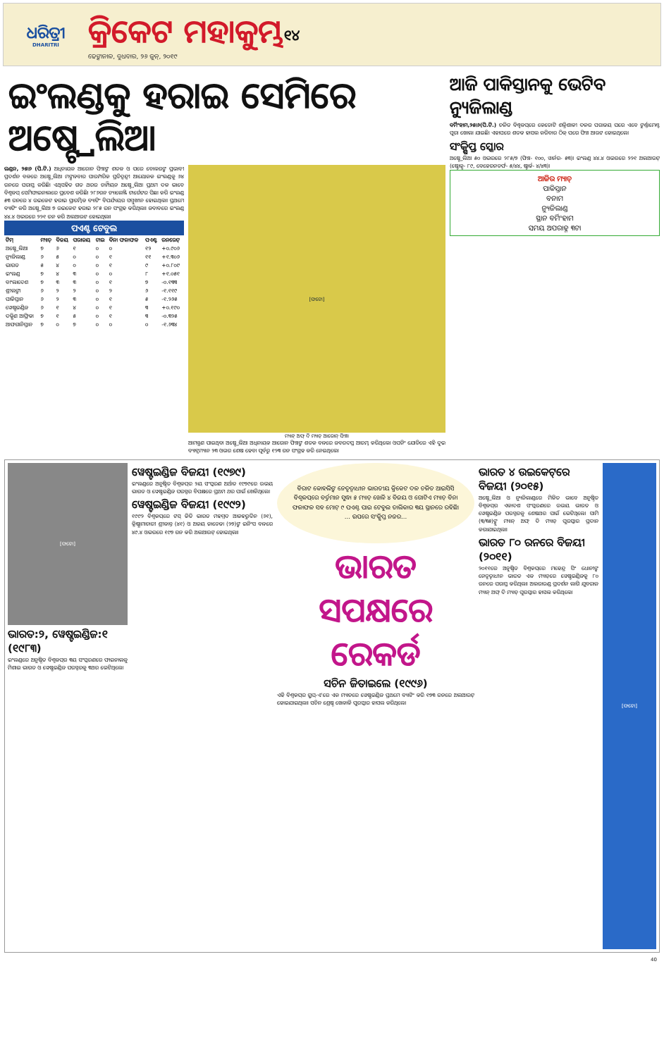ଧରିତ୍ରୀ
DHARITRI
କ୍ରିକେଟ ମହାକୁମ୍ଭ
ଢେଙ୍କାନାଳ, ବୁଧବାର, ୨୬ ଜୁନ୍, ୨୦୧୯
୧୪
ଇଂଲଣ୍ଡକୁ ହରାଇ ସେମିରେ ଅଷ୍ଟ୍ରେଲିଆ
ଲଣ୍ଡନ, ୨୫।୬ (ପି.ଟି.) ଅଧିନାୟକ ଆରୋନ ଫିଞ୍ଚଙ୍କ ଶତକ ଓ ପରେ ବୋଲରଙ୍କ ପ୍ରଭାବୀ ପ୍ରଦର୍ଶନ ବଳରେ ଅଷ୍ଟ୍ରେଲିଆ ମଙ୍ଗଳବାର ପାରମ୍ପରିକ ପ୍ରତିଦ୍ୱନ୍ଦ୍ୱୀ ଆୟୋଜକ ଇଂଲଣ୍ଡକୁ ୬୪ ରନରେ ପରାସ୍ତ କରିଛି। ଏଥିସହିତ ଗତ ଥରର ଚାମ୍ପିୟନ ଅଷ୍ଟ୍ରେଲିଆ ପ୍ରଥମ ଦଳ ଭାବେ ବିଶ୍ୱକପ୍ ସେମିଫାଇନାଲରେ ପ୍ରବେଶ କରିଛି। ୨୮୬ରନ ଚ୍ୟାଲେଞ୍ଜି ଟାର୍ଗେଟର ପିଛା କରି ଇଂଲଣ୍ଡ ୫୩ ରନରେ ୪ ଉଇକେଟ ହରାଇ ପ୍ରାରମ୍ଭିକ ବ୍ୟାଟିଂ ବିପର୍ଯ୍ୟୟର ସମ୍ମୁଖୀନ ହୋଇଥିଲା। ପ୍ରଥମେ ବ୍ୟାଟିଂ କରି ଅଷ୍ଟ୍ରେଲିଆ ୭ ଉଇକେଟ ହରାଇ ୨୮୫ ରନ ସଂଗ୍ରହ କରିଥିଲା। ଜବାବରେ ଇଂଲଣ୍ଡ ୪୪.୪ ଓଭରରେ ୨୨୧ ରନ କରି ଅଲଆଉଟ ହୋଇଥିଲା।
ପଏଣ୍ଟ ଟେବୁଲ
| ଟିମ୍ | ମ୍ୟାଚ୍ | ବିଜୟ | ପରାଜୟ | ଟାଇ | ବିନା ଫଳାଫଳ | ପଏଣ୍ଟ | ରନରେଟ୍ |
| --- | --- | --- | --- | --- | --- | --- | --- |
| ଅଷ୍ଟ୍ରେଲିଆ | ୭ | ୬ | ୧ | ୦ | ୦ | ୧୨ | +୦.୯୦୬ |
| ନ୍ୟୁଜିଲାଣ୍ଡ | ୬ | ୫ | ୦ | ୦ | ୧ | ୧୧ | +୧.୩୦୬ |
| ଭାରତ | ୫ | ୪ | ୦ | ୦ | ୧ | ୯ | +୦.୮୦୯ |
| ଇଂଲଣ୍ଡ | ୭ | ୪ | ୩ | ୦ | ୦ | ୮ | +୧.୦୫୧ |
| ବାଂଲାଦେଶ | ୭ | ୩ | ୩ | ୦ | ୧ | ୭ | -୦.୧୩୩ |
| ଶ୍ରୀଲଙ୍କା | ୬ | ୨ | ୨ | ୦ | ୨ | ୬ | -୧.୧୧୯ |
| ପାକିସ୍ତାନ | ୬ | ୨ | ୩ | ୦ | ୧ | ୫ | -୧.୨୬୫ |
| ୱେଷ୍ଟଇଣ୍ଡିଜ | ୬ | ୧ | ୪ | ୦ | ୧ | ୩ | +୦.୧୯୦ |
| ଦକ୍ଷିଣ ଆଫ୍ରିକା | ୭ | ୧ | ୫ | ୦ | ୧ | ୩ | -୦.୩୨୫ |
| ଆଫଗାନିସ୍ତାନ | ୭ | ୦ | ୭ | ୦ | ୦ | ୦ | -୧.୬୩୪ |
[ଫଟୋ]
ମ୍ୟାନ୍ ଅଫ୍ ଦି ମ୍ୟାଚ୍ ଆରୋନ୍ ଫିଞ୍ଚ।
ଆମନ୍ତ୍ରଣ ପାଇଥିବା ଅଷ୍ଟ୍ରେଲିଆ ଅଧିନାୟକ ଆରୋନ ଫିଞ୍ଚଙ୍କ ଶତକ ବଳରେ ଜବରଦସ୍ତ ଆରମ୍ଭ କରିଥିଲେ। ଓପନିଂ ଯୋଡିରେ ଏହି ଦୁଇ ବ୍ୟାଟ୍ସମ୍ୟାନ ୨୩ ଓଭର ଶେଷ ହେବା ପୂର୍ବରୁ ୧୨୩ ରନ ସଂଗ୍ରହ କରି ନେଇଥିଲେ।
ଆଜି ପାକିସ୍ତାନକୁ ଭେଟିବ ନ୍ୟୁଜିଲାଣ୍ଡ
ବର୍ମିଂହାମ,୨୫।୬(ପି.ଟି.) ଚଳିତ ବିଶ୍ୱକପ୍‌ରେ କେତୋଟି ଶକ୍ତିଶାଳୀ ଦଳର ପରାଜୟ ପରେ ଏବେ ଟୁର୍ଣ୍ଣାମେଣ୍ଟ ପୂରା ଖୋଲା ଯାଇଛି। ଏହାପରେ ଶତକ ହାସଲ କରିବାର ଠିକ୍ ପରେ ଫିଞ୍ଚ ଆଉଟ ହୋଇଥିଲେ।
ସଂକ୍ଷିପ୍ତ ସ୍କୋର
ଅଷ୍ଟ୍ରେଲିଆ ୫୦ ଓଭରରେ ୨୮୫/୭ (ଫିଞ୍ଚ- ୧୦୦, ୱାର୍ନର- ୫୩)। ଇଂଲଣ୍ଡ ୪୪.୪ ଓଭରରେ ୨୨୧ ଅଲଆଉଟ୍ (ଷ୍ଟୋକ୍ସ- ୮୯, ବେହେରନଡର୍ଫ- ୫/୪୪, ଷ୍ଟାର୍କ- ୪/୪୩)।
ଆଜିର ମ୍ୟାଚ୍
ପାକିସ୍ତାନ
ବନାମ
ନ୍ୟୁଜିଲାଣ୍ଡ
ସ୍ଥାନ ବର୍ମିଂହାମ
ସମୟ ଅପରାହ୍ନ ୩ଟା
[ଫଟୋ]
ଭାରତ:୨, ୱେଷ୍ଟଇଣ୍ଡିଜ:୧ (୧୯୮୩)
ଇଂଲଣ୍ଡରେ ଅନୁଷ୍ଠିତ ବିଶ୍ୱକପ୍‌ର ୩ୟ ସଂସ୍କରଣରେ ଫାଇନାଲକୁ ମିଶାଇ ଭାରତ ଓ ୱେଷ୍ଟଇଣ୍ଡିଜ ପରସ୍ପରକୁ ୩ଥର ଭେଟିଥିଲେ।
ୱେଷ୍ଟଇଣ୍ଡିଜ ବିଜୟୀ (୧୯୭୯)
ଇଂଲଣ୍ଡରେ ଅନୁଷ୍ଠିତ ବିଶ୍ୱକପ୍‌ର ୨ୟ ସଂସ୍କରଣ ଅର୍ଥାତ ୧୯୭୯ରେ ଉଭୟ ଭାରତ ଓ ୱେଷ୍ଟଇଣ୍ଡିଜ ପରସ୍ପର ବିପକ୍ଷରେ ପ୍ରଥମ ଥର ପାଇଁ ଖେଳିଥିଲେ।
ୱେଷ୍ଟଇଣ୍ଡିଜ ବିଜୟୀ (୧୯୯୨)
୧୯୯୨ ବିଶ୍ୱକପ୍‌ରେ ଟସ୍ ଜିତି ଭାରତ ମହମ୍ମଦ ଆଜହରୁଦ୍ଦିନ (୬୧), କ୍ରିଷ୍ଣାମାଚାରୀ ଶ୍ରୀକାନ୍ତ (୪୧) ଓ ଅଜୟ ଜାଡେଜା (୨୭)ଙ୍କ ଇନିଂସ ବଳରେ ୪୯.୪ ଓଭରରେ ୧୯୭ ରନ କରି ଅଲଆଉଟ୍ ହୋଇଥିଲା।
ବିରାଟ କୋହଲିଙ୍କ ନେତୃତ୍ୱାଧୀନ ଭାରତୀୟ କ୍ରିକେଟ ଦଳ ଚଳିତ ଆଇସିସି ବିଶ୍ୱକପ୍‌ରେ ବର୍ତ୍ତମାନ ସୁଦ୍ଧା ୫ ମ୍ୟାଚ୍ ଖେଳି ୪ ବିଜୟ ଓ ଗୋଟିଏ ମ୍ୟାଚ୍ ବିନା ଫଳାଫଳ ସହ ମୋଟ୍ ୯ ପଏଣ୍ଟ ପାଇ ଟେବୁଲ ତାଲିକାର ୩ୟ ସ୍ଥାନରେ ରହିଛି। ... ଉପରେ ସଂକ୍ଷିପ୍ତ ନଜର...
ଭାରତ ସପକ୍ଷରେ ରେକର୍ଡ
ସଚିନ ଜିତାଇଲେ (୧୯୯୬)
ଏହି ବିଶ୍ୱକପ୍‌ର ଗ୍ରୁପ୍-ଏ'ରେ ଏକ ମ୍ୟାଚରେ ୱେଷ୍ଟଇଣ୍ଡିଜ ପ୍ରଥମେ ବ୍ୟାଟିଂ କରି ୧୭୩ ରନରେ ଅଲଆଉଟ୍ ହୋଇଯାଇଥିଲା। ସଚିନ ଶ୍ରେଷ୍ଠ ଖେଳାଳି ପୁରସ୍କାର ହାସଲ କରିଥିଲେ।
ଭାରତ ୪ ଉଇକେଟ୍‌ରେ ବିଜୟୀ (୨୦୧୫)
ଅଷ୍ଟ୍ରେଲିଆ ଓ ନ୍ୟୁଜିଲାଣ୍ଡରେ ମିଳିତ ଭାବେ ଅନୁଷ୍ଠିତ ବିଶ୍ୱକପ୍‌ର ଏକାଦଶ ସଂସ୍କରଣରେ ଉଭୟ ଭାରତ ଓ ୱେଷ୍ଟଇଣ୍ଡିଜ ପରସ୍ପରକୁ ଶେଷଥର ପାଇଁ ଭେଟିଥିଲେ। ସାମି (୩/୩୫)ଙ୍କୁ ମ୍ୟାନ୍ ଅଫ୍ ଦି ମ୍ୟାଚ୍ ପୁରସ୍କାର ପ୍ରଦାନ କରାଯାଇଥିଲା।
ଭାରତ ୮୦ ରନରେ ବିଜୟୀ (୨୦୧୧)
୨୦୧୧ରେ ଅନୁଷ୍ଠିତ ବିଶ୍ୱକପ୍‌ରେ ମହେନ୍ଦ୍ର ସିଂ ଧୋନୀଙ୍କ ନେତୃତ୍ୱାଧୀନ ଭାରତ ଏକ ମ୍ୟାଚ୍‌ରେ ୱେଷ୍ଟଇଣ୍ଡିଜକୁ ୮୦ ରନରେ ପରାସ୍ତ କରିଥିଲା। ଅଲରାଉଣ୍ଡ ପ୍ରଦର୍ଶନ ଲାଗି ଯୁବରାଜ ମ୍ୟାନ୍ ଅଫ୍ ଦି ମ୍ୟାଚ୍ ପୁରସ୍କାର ହାସଲ କରିଥିଲେ।
[ଫଟୋ]
40